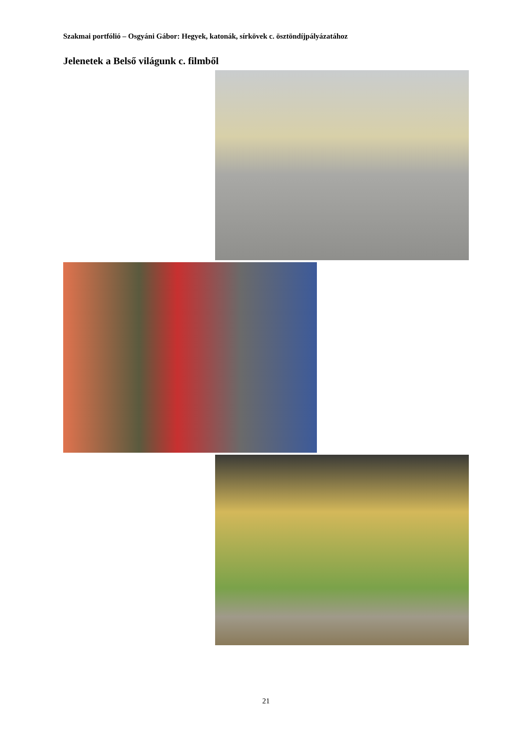Szakmai portfólió – Osgyáni Gábor: Hegyek, katonák, sírkövek c. ösztöndíjpályázatához
Jelenetek a Belső világunk c. filmből
21